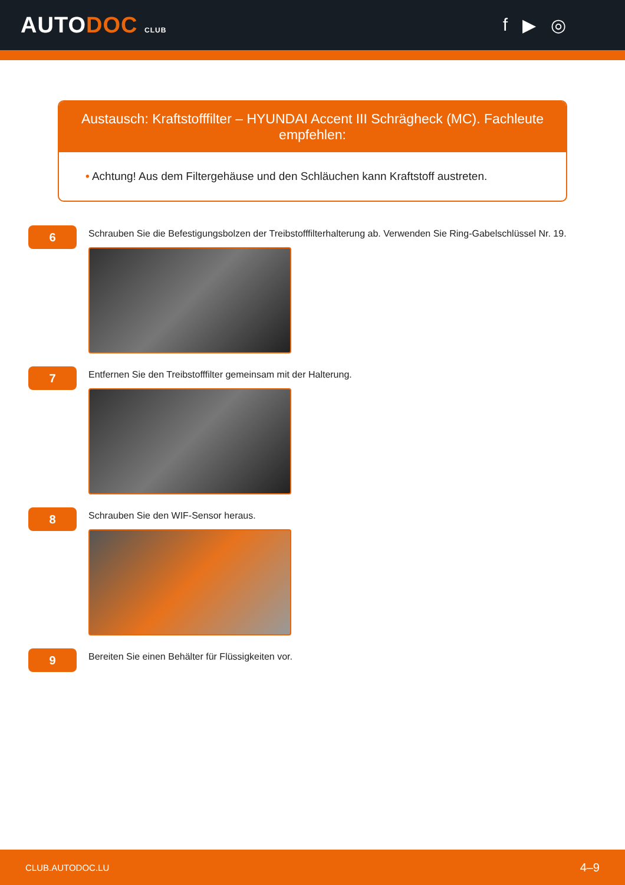AUTODOC CLUB
f ▶ ◎
Austausch: Kraftstofffilter – HYUNDAI Accent III Schrägheck (MC). Fachleute empfehlen:
• Achtung! Aus dem Filtergehäuse und den Schläuchen kann Kraftstoff austreten.
6
Schrauben Sie die Befestigungsbolzen der Treibstofffilterhalterung ab. Verwenden Sie Ring-Gabelschlüssel Nr. 19.
7
Entfernen Sie den Treibstofffilter gemeinsam mit der Halterung.
8
Schrauben Sie den WIF-Sensor heraus.
9
Bereiten Sie einen Behälter für Flüssigkeiten vor.
CLUB.AUTODOC.LU 4–9